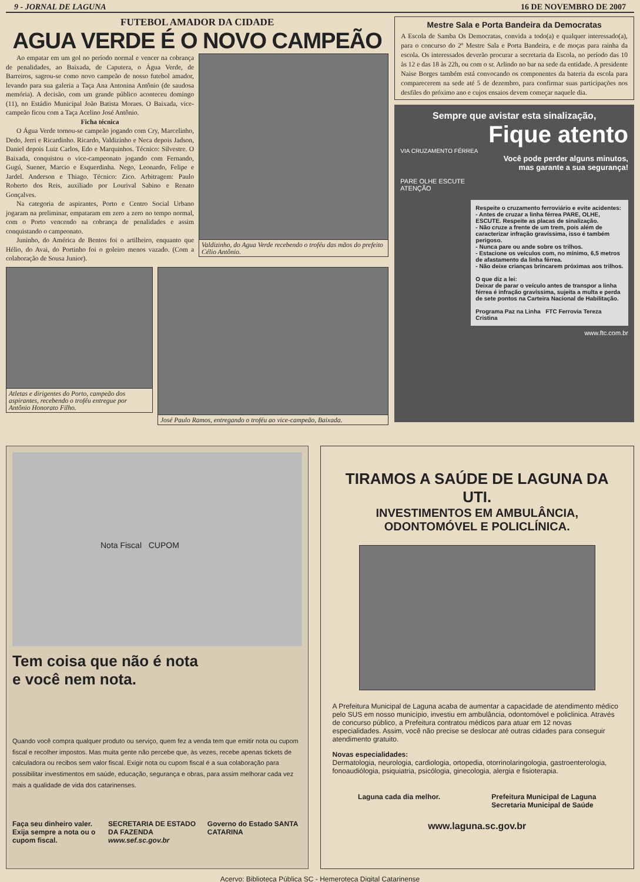9 - JORNAL DE LAGUNA 16 DE NOVEMBRO DE 2007
FUTEBOL AMADOR DA CIDADE
AGUA VERDE É O NOVO CAMPEÃO
Ao empatar em um gol no período normal e vencer na cobrança de penalidades, ao Baixada, de Caputera, o Água Verde, de Barreiros, sagrou-se como novo campeão de nosso futebol amador, levando para sua galeria a Taça Ana Antonina Antônio (de saudosa memória). A decisão, com um grande público aconteceu domingo (11), no Estádio Municipal João Batista Moraes. O Baixada, vice-campeão ficou com a Taça Acelino José Antônio.
Ficha técnica
O Água Verde tornou-se campeão jogando com Cry, Marcelinho, Dedo, Jerri e Ricardinho. Ricardo, Valdizinho e Neca depois Jadson, Daniel depois Luiz Carlos, Edo e Marquinhos. Técnico: Silvestre. O Baixada, conquistou o vice-campeonato jogando com Fernando, Gugú, Suener, Marcio e Esquerdinha. Nego, Leonardo, Felipe e Jardel. Anderson e Thiago. Técnico: Zico. Arbitragem: Paulo Roberto dos Reis, auxiliado por Lourival Sabino e Renato Gonçalves.
Na categoria de aspirantes, Porto e Centro Social Urbano jogaram na preliminar, empataram em zero a zero no tempo normal, com o Porto vencendo na cobrança de penalidades e assim conquistando o campeonato.
Juninho, do América de Bentos foi o artilheiro, enquanto que Hélio, do Avai, do Portinho foi o goleiro menos vazado. (Com a colaboração de Sousa Junior).
Valdizinho, do Agua Verde recebendo o troféu das mãos do prefeito Célio Antônio.
Atletas e dirigentes do Porto, campeão dos aspirantes, recebendo o troféu entregue por Antônio Honorato Filho.
José Paulo Ramos, entregando o troféu ao vice-campeão, Baixada.
Mestre Sala e Porta Bandeira da Democratas
A Escola de Samba Os Democratas, convida a todo(a) e qualquer interessado(a), para o concurso do 2º Mestre Sala e Porta Bandeira, e de moças para rainha da escola. Os interessados deverão procurar a secretaria da Escola, no período das 10 às 12 e das 18 às 22h, ou com o sr. Arlindo no bar na sede da entidade. A presidente Naise Borges também está convocando os componentes da bateria da escola para comparecerem na sede até 5 de dezembro, para confirmar suas participações nos desfiles do próximo ano e cujos ensaios devem começar naquele dia.
Sempre que avistar esta sinalização,
Fique atento
VIA CRUZAMENTO FÉRREA
Você pode perder alguns minutos,
mas garante a sua segurança!
PARE OLHE ESCUTE
ATENÇÃO
Respeite o cruzamento ferroviário e evite acidentes:
- Antes de cruzar a linha férrea PARE, OLHE, ESCUTE. Respeite as placas de sinalização.
- Não cruze a frente de um trem, pois além de caracterizar infração gravíssima, isso é também perigoso.
- Nunca pare ou ande sobre os trilhos.
- Estacione os veículos com, no mínimo, 6,5 metros de afastamento da linha férrea.
- Não deixe crianças brincarem próximas aos trilhos.
O que diz a lei:
Deixar de parar o veículo antes de transpor a linha férrea é infração gravíssima, sujeita a multa e perda de sete pontos na Carteira Nacional de Habilitação.
Programa Paz na Linha FTC Ferrovia Tereza Cristina
www.ftc.com.br
Nota Fiscal CUPOM
Tem coisa que não é nota
e você nem nota.
Quando você compra qualquer produto ou serviço, quem fez a venda tem que emitir nota ou cupom fiscal e recolher impostos. Mas muita gente não percebe que, às vezes, recebe apenas tickets de calculadora ou recibos sem valor fiscal. Exigir nota ou cupom fiscal é a sua colaboração para possibilitar investimentos em saúde, educação, segurança e obras, para assim melhorar cada vez mais a qualidade de vida dos catarinenses.
Faça seu dinheiro valer.
Exija sempre a nota ou o cupom fiscal. SECRETARIA DE ESTADO DA FAZENDA
www.sef.sc.gov.br Governo do Estado SANTA CATARINA
TIRAMOS A SAÚDE DE LAGUNA DA UTI.
INVESTIMENTOS EM AMBULÂNCIA,
ODONTOMÓVEL E POLICLÍNICA.
A Prefeitura Municipal de Laguna acaba de aumentar a capacidade de atendimento médico pelo SUS em nosso município, investiu em ambulância, odontomóvel e policlinica. Através de concurso público, a Prefeitura contratou médicos para atuar em 12 novas especialidades. Assim, você não precise se deslocar até outras cidades para conseguir atendimento gratuito.
Novas especialidades:
Dermatologia, neurologia, cardiologia, ortopedia, otorrinolaringologia, gastroenterologia, fonoaudiólogia, psiquiatria, psicólogia, ginecologia, alergia e fisioterapia.
Laguna cada dia melhor. Prefeitura Municipal de Laguna
Secretaria Municipal de Saúde
www.laguna.sc.gov.br
Acervo: Biblioteca Pública SC - Hemeroteca Digital Catarinense